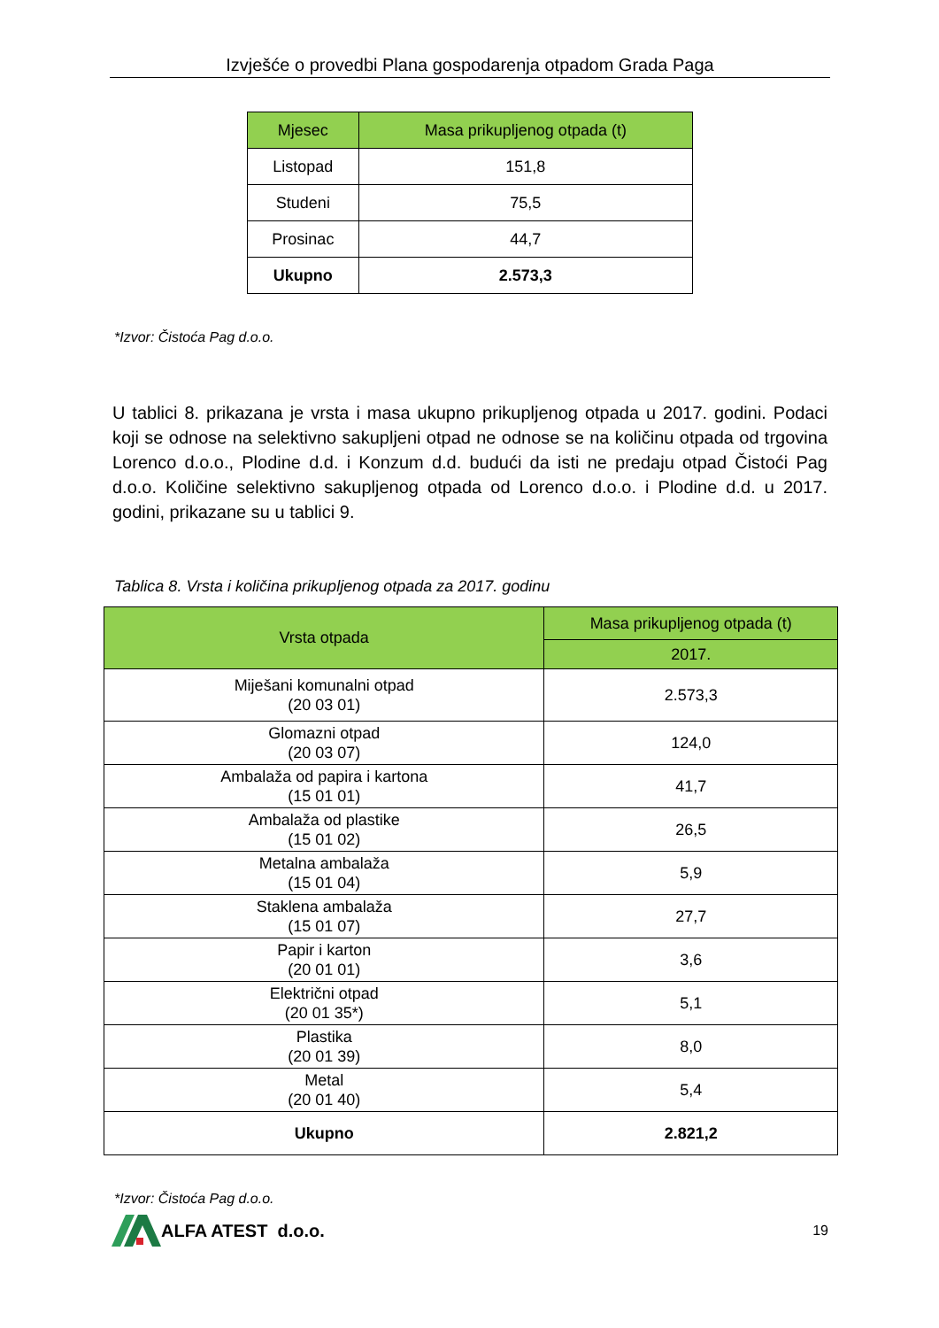Izvješće o provedbi Plana gospodarenja otpadom Grada Paga
| Mjesec | Masa prikupljenog otpada (t) |
| --- | --- |
| Listopad | 151,8 |
| Studeni | 75,5 |
| Prosinac | 44,7 |
| Ukupno | 2.573,3 |
*Izvor: Čistoća Pag d.o.o.
U tablici 8. prikazana je vrsta i masa ukupno prikupljenog otpada u 2017. godini. Podaci koji se odnose na selektivno sakupljeni otpad ne odnose se na količinu otpada od trgovina Lorenco d.o.o., Plodine d.d. i Konzum d.d. budući da isti ne predaju otpad Čistoći Pag d.o.o. Količine selektivno sakupljenog otpada od Lorenco d.o.o. i Plodine d.d. u 2017. godini, prikazane su u tablici 9.
Tablica 8. Vrsta i količina prikupljenog otpada za 2017. godinu
| Vrsta otpada | Masa prikupljenog otpada (t) |
| --- | --- |
| | 2017. |
| Miješani komunalni otpad (20 03 01) | 2.573,3 |
| Glomazni otpad (20 03 07) | 124,0 |
| Ambalaža od papira i kartona (15 01 01) | 41,7 |
| Ambalaža od plastike (15 01 02) | 26,5 |
| Metalna ambalaža (15 01 04) | 5,9 |
| Staklena ambalaža (15 01 07) | 27,7 |
| Papir i karton (20 01 01) | 3,6 |
| Električni otpad (20 01 35*) | 5,1 |
| Plastika (20 01 39) | 8,0 |
| Metal (20 01 40) | 5,4 |
| Ukupno | 2.821,2 |
*Izvor: Čistoća Pag d.o.o.
ALFA ATEST d.o.o.
19